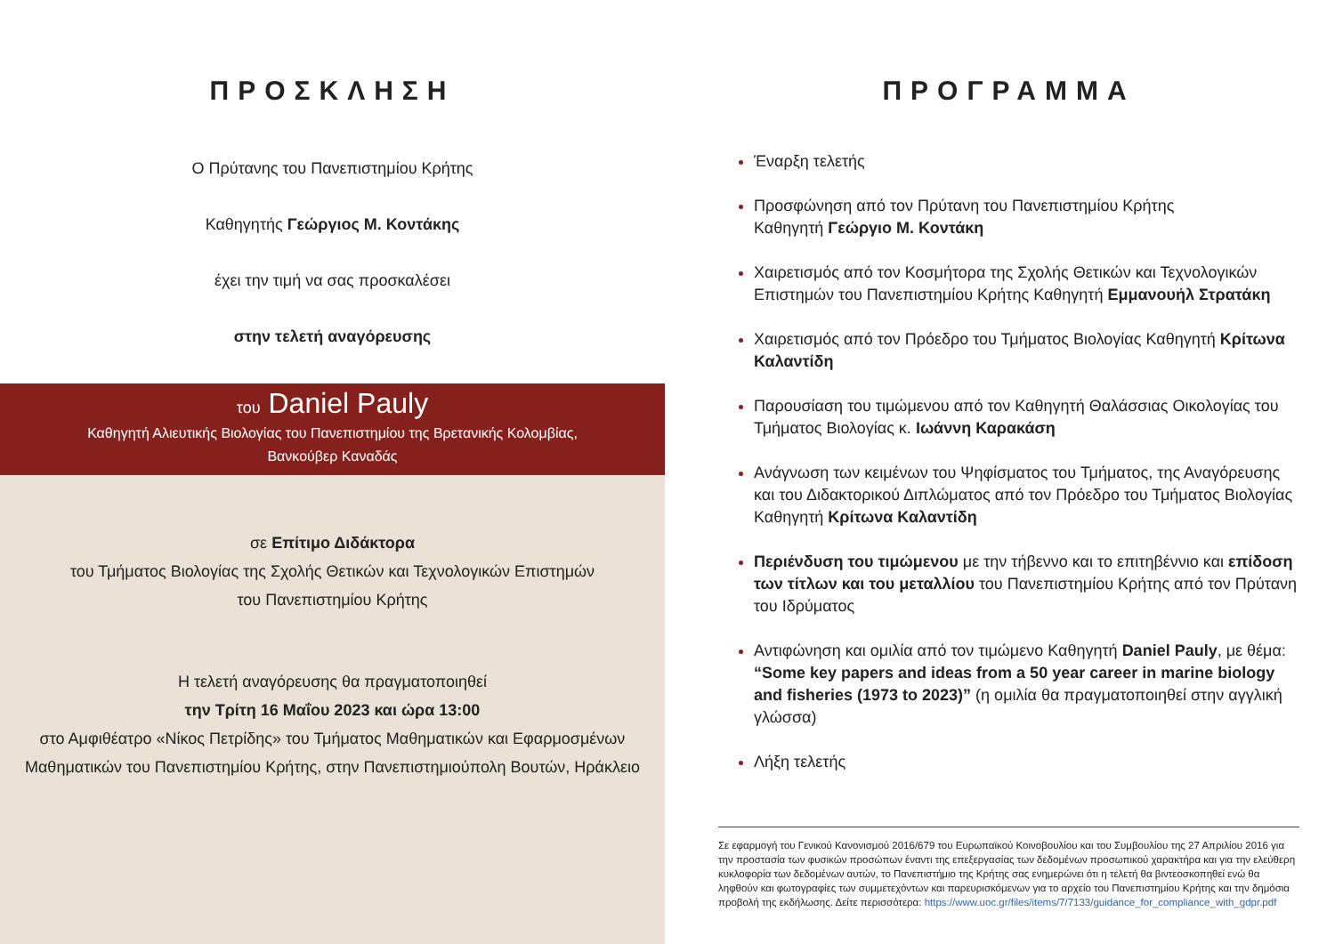ΠΡΟΣΚΛΗΣΗ
Ο Πρύτανης του Πανεπιστημίου Κρήτης
Καθηγητής Γεώργιος Μ. Κοντάκης
έχει την τιμή να σας προσκαλέσει
στην τελετή αναγόρευσης
του Daniel Pauly
Καθηγητή Αλιευτικής Βιολογίας του Πανεπιστημίου της Βρετανικής Κολομβίας,
Βανκούβερ Καναδάς
σε Επίτιμο Διδάκτορα
του Τμήματος Βιολογίας της Σχολής Θετικών και Τεχνολογικών Επιστημών
του Πανεπιστημίου Κρήτης
Η τελετή αναγόρευσης θα πραγματοποιηθεί
την Τρίτη 16 Μαΐου 2023 και ώρα 13:00
στο Αμφιθέατρο «Νίκος Πετρίδης» του Τμήματος Μαθηματικών και Εφαρμοσμένων
Μαθηματικών του Πανεπιστημίου Κρήτης, στην Πανεπιστημιούπολη Βουτών, Ηράκλειο
ΠΡΟΓΡΑΜΜΑ
Έναρξη τελετής
Προσφώνηση από τον Πρύτανη του Πανεπιστημίου Κρήτης
Καθηγητή Γεώργιο Μ. Κοντάκη
Χαιρετισμός από τον Κοσμήτορα της Σχολής Θετικών και Τεχνολογικών Επιστημών του Πανεπιστημίου Κρήτης Καθηγητή Εμμανουήλ Στρατάκη
Χαιρετισμός από τον Πρόεδρο του Τμήματος Βιολογίας Καθηγητή Κρίτωνα Καλαντίδη
Παρουσίαση του τιμώμενου από τον Καθηγητή Θαλάσσιας Οικολογίας του Τμήματος Βιολογίας κ. Ιωάννη Καρακάση
Ανάγνωση των κειμένων του Ψηφίσματος του Τμήματος, της Αναγόρευσης
και του Διδακτορικού Διπλώματος από τον Πρόεδρο του Τμήματος Βιολογίας
Καθηγητή Κρίτωνα Καλαντίδη
Περιένδυση του τιμώμενου με την τήβεννο και το επιτηβέννιο και επίδοση των τίτλων και του μεταλλίου του Πανεπιστημίου Κρήτης από τον Πρύτανη του Ιδρύματος
Αντιφώνηση και ομιλία από τον τιμώμενο Καθηγητή Daniel Pauly, με θέμα:
“Some key papers and ideas from a 50 year career in marine biology and fisheries (1973 to 2023)” (η ομιλία θα πραγματοποιηθεί στην αγγλική γλώσσα)
Λήξη τελετής
Σε εφαρμογή του Γενικού Κανονισμού 2016/679 του Ευρωπαϊκού Κοινοβουλίου και του Συμβουλίου της 27 Απριλίου 2016 για την προστασία των φυσικών προσώπων έναντι της επεξεργασίας των δεδομένων προσωπικού χαρακτήρα και για την ελεύθερη κυκλοφορία των δεδομένων αυτών, το Πανεπιστήμιο της Κρήτης σας ενημερώνει ότι η τελετή θα βιντεοσκοπηθεί ενώ θα ληφθούν και φωτογραφίες των συμμετεχόντων και παρευρισκόμενων για το αρχείο του Πανεπιστημίου Κρήτης και την δημόσια προβολή της εκδήλωσης. Δείτε περισσότερα: https://www.uoc.gr/files/items/7/7133/guidance_for_compliance_with_gdpr.pdf